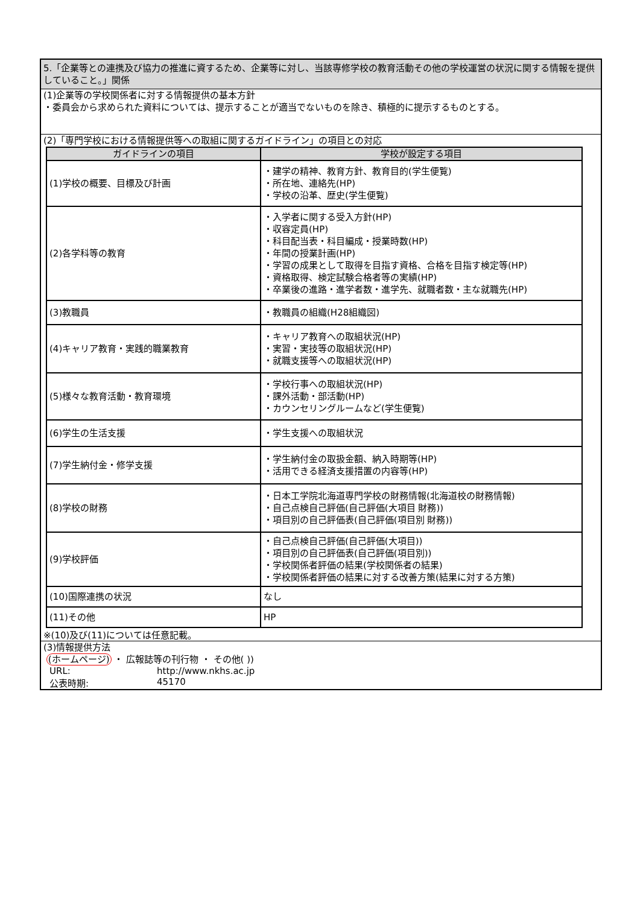5.「企業等との連携及び協力の推進に資するため、企業等に対し、当該専修学校の教育活動その他の学校運営の状況に関する情報を提供していること。」関係
(1)企業等の学校関係者に対する情報提供の基本方針
・委員会から求められた資料については、提示することが適当でないものを除き、積極的に提示するものとする。
(2)「専門学校における情報提供等への取組に関するガイドライン」の項目との対応
| ガイドラインの項目 | 学校が設定する項目 |
| --- | --- |
| (1)学校の概要、目標及び計画 | ・建学の精神、教育方針、教育目的(学生便覧) ・所在地、連絡先(HP) ・学校の沿革、歴史(学生便覧) |
| (2)各学科等の教育 | ・入学者に関する受入方針(HP) ・収容定員(HP) ・科目配当表・科目編成・授業時数(HP) ・年間の授業計画(HP) ・学習の成果として取得を目指す資格、合格を目指す検定等(HP) ・資格取得、検定試験合格者等の実績(HP) ・卒業後の進路・進学者数・進学先、就職者数・主な就職先(HP) |
| (3)教職員 | ・教職員の組織(H28組織図) |
| (4)キャリア教育・実践的職業教育 | ・キャリア教育への取組状況(HP) ・実習・実技等の取組状況(HP) ・就職支援等への取組状況(HP) |
| (5)様々な教育活動・教育環境 | ・学校行事への取組状況(HP) ・課外活動・部活動(HP) ・カウンセリングルームなど(学生便覧) |
| (6)学生の生活支援 | ・学生支援への取組状況 |
| (7)学生納付金・修学支援 | ・学生納付金の取扱金額、納入時期等(HP) ・活用できる経済支援措置の内容等(HP) |
| (8)学校の財務 | ・日本工学院北海道専門学校の財務情報(北海道校の財務情報) ・自己点検自己評価(自己評価(大項目 財務)) ・項目別の自己評価表(自己評価(項目別 財務)) |
| (9)学校評価 | ・自己点検自己評価(自己評価(大項目)) ・項目別の自己評価表(自己評価(項目別)) ・学校関係者評価の結果(学校関係者の結果) ・学校関係者評価の結果に対する改善方策(結果に対する方策) |
| (10)国際連携の状況 | なし |
| (11)その他 | HP |
※(10)及び(11)については任意記載。
(3)情報提供方法
(ホームページ) ・ 広報誌等の刊行物 ・ その他( ))
URL: http://www.nkhs.ac.jp
公表時期: 45170